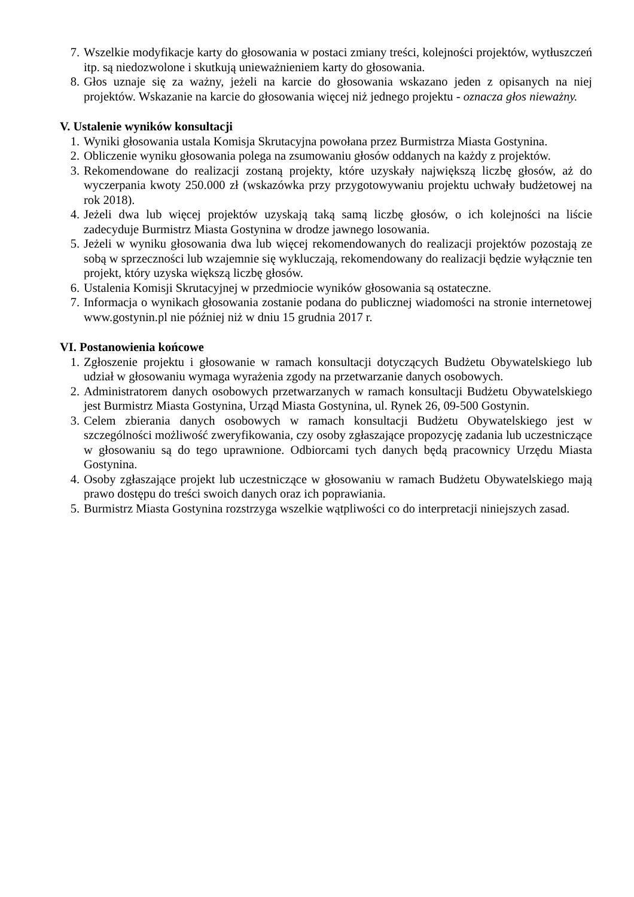7. Wszelkie modyfikacje karty do głosowania w postaci zmiany treści, kolejności projektów, wytłuszczeń itp. są niedozwolone i skutkują unieważnieniem karty do głosowania.
8. Głos uznaje się za ważny, jeżeli na karcie do głosowania wskazano jeden z opisanych na niej projektów. Wskazanie na karcie do głosowania więcej niż jednego projektu - oznacza głos nieważny.
V. Ustalenie wyników konsultacji
1. Wyniki głosowania ustala Komisja Skrutacyjna powołana przez Burmistrza Miasta Gostynina.
2. Obliczenie wyniku głosowania polega na zsumowaniu głosów oddanych na każdy z projektów.
3. Rekomendowane do realizacji zostaną projekty, które uzyskały największą liczbę głosów, aż do wyczerpania kwoty 250.000 zł (wskazówka przy przygotowywaniu projektu uchwały budżetowej na rok 2018).
4. Jeżeli dwa lub więcej projektów uzyskają taką samą liczbę głosów, o ich kolejności na liście zadecyduje Burmistrz Miasta Gostynina w drodze jawnego losowania.
5. Jeżeli w wyniku głosowania dwa lub więcej rekomendowanych do realizacji projektów pozostają ze sobą w sprzeczności lub wzajemnie się wykluczają, rekomendowany do realizacji będzie wyłącznie ten projekt, który uzyska większą liczbę głosów.
6. Ustalenia Komisji Skrutacyjnej w przedmiocie wyników głosowania są ostateczne.
7. Informacja o wynikach głosowania zostanie podana do publicznej wiadomości na stronie internetowej www.gostynin.pl nie później niż w dniu 15 grudnia 2017 r.
VI. Postanowienia końcowe
1. Zgłoszenie projektu i głosowanie w ramach konsultacji dotyczących Budżetu Obywatelskiego lub udział w głosowaniu wymaga wyrażenia zgody na przetwarzanie danych osobowych.
2. Administratorem danych osobowych przetwarzanych w ramach konsultacji Budżetu Obywatelskiego jest Burmistrz Miasta Gostynina, Urząd Miasta Gostynina, ul. Rynek 26, 09-500 Gostynin.
3. Celem zbierania danych osobowych w ramach konsultacji Budżetu Obywatelskiego jest w szczególności możliwość zweryfikowania, czy osoby zgłaszające propozycję zadania lub uczestniczące w głosowaniu są do tego uprawnione. Odbiorcami tych danych będą pracownicy Urzędu Miasta Gostynina.
4. Osoby zgłaszające projekt lub uczestniczące w głosowaniu w ramach Budżetu Obywatelskiego mają prawo dostępu do treści swoich danych oraz ich poprawiania.
5. Burmistrz Miasta Gostynina rozstrzyga wszelkie wątpliwości co do interpretacji niniejszych zasad.